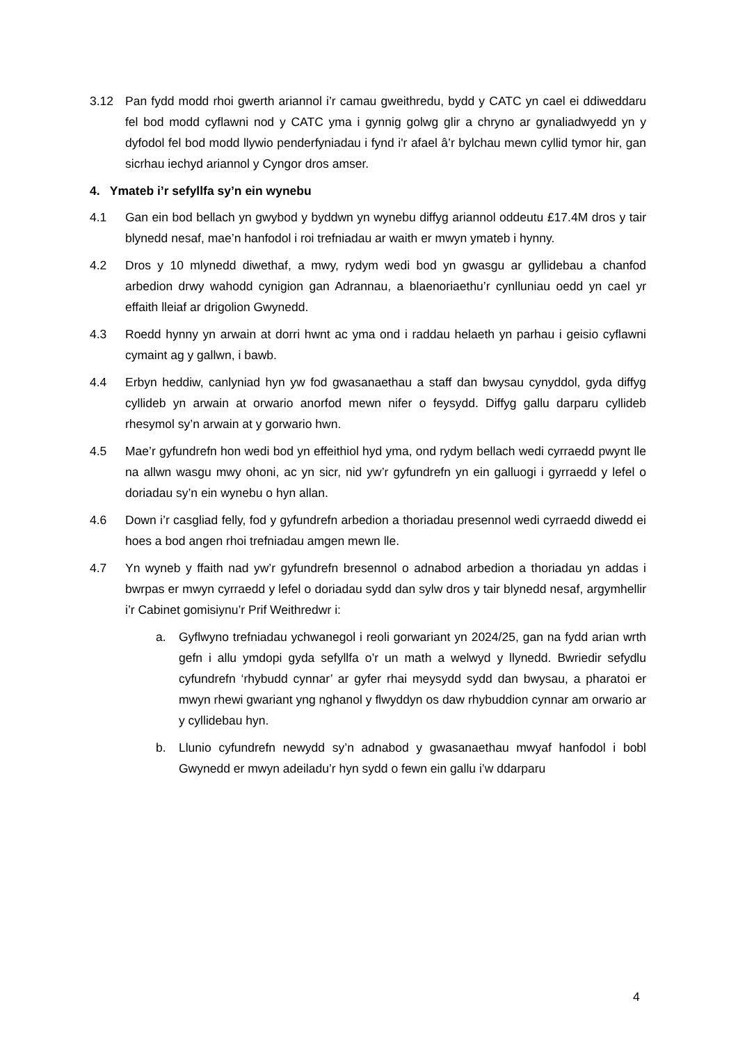3.12 Pan fydd modd rhoi gwerth ariannol i’r camau gweithredu, bydd y CATC yn cael ei ddiweddaru fel bod modd cyflawni nod y CATC yma i gynnig golwg glir a chryno ar gynaliadwyedd yn y dyfodol fel bod modd llywio penderfyniadau i fynd i'r afael â’r bylchau mewn cyllid tymor hir, gan sicrhau iechyd ariannol y Cyngor dros amser.
4. Ymateb i’r sefyllfa sy’n ein wynebu
4.1 Gan ein bod bellach yn gwybod y byddwn yn wynebu diffyg ariannol oddeutu £17.4M dros y tair blynedd nesaf, mae’n hanfodol i roi trefniadau ar waith er mwyn ymateb i hynny.
4.2 Dros y 10 mlynedd diwethaf, a mwy, rydym wedi bod yn gwasgu ar gyllidebau a chanfod arbedion drwy wahodd cynigion gan Adrannau, a blaenoriaethu’r cynlluniau oedd yn cael yr effaith lleiaf ar drigolion Gwynedd.
4.3 Roedd hynny yn arwain at dorri hwnt ac yma ond i raddau helaeth yn parhau i geisio cyflawni cymaint ag y gallwn, i bawb.
4.4 Erbyn heddiw, canlyniad hyn yw fod gwasanaethau a staff dan bwysau cynyddol, gyda diffyg cyllideb yn arwain at orwario anorfod mewn nifer o feysydd. Diffyg gallu darparu cyllideb rhesymol sy’n arwain at y gorwario hwn.
4.5 Mae’r gyfundrefn hon wedi bod yn effeithiol hyd yma, ond rydym bellach wedi cyrraedd pwynt lle na allwn wasgu mwy ohoni, ac yn sicr, nid yw’r gyfundrefn yn ein galluogi i gyrraedd y lefel o doriadau sy’n ein wynebu o hyn allan.
4.6 Down i’r casgliad felly, fod y gyfundrefn arbedion a thoriadau presennol wedi cyrraedd diwedd ei hoes a bod angen rhoi trefniadau amgen mewn lle.
4.7 Yn wyneb y ffaith nad yw’r gyfundrefn bresennol o adnabod arbedion a thoriadau yn addas i bwrpas er mwyn cyrraedd y lefel o doriadau sydd dan sylw dros y tair blynedd nesaf, argymhellir i’r Cabinet gomisiynu’r Prif Weithredwr i:
a. Gyflwyno trefniadau ychwanegol i reoli gorwariant yn 2024/25, gan na fydd arian wrth gefn i allu ymdopi gyda sefyllfa o’r un math a welwyd y llynedd. Bwriedir sefydlu cyfundrefn ‘rhybudd cynnar’ ar gyfer rhai meysydd sydd dan bwysau, a pharatoi er mwyn rhewi gwariant yng nghanol y flwyddyn os daw rhybuddion cynnar am orwario ar y cyllidebau hyn.
b. Llunio cyfundrefn newydd sy’n adnabod y gwasanaethau mwyaf hanfodol i bobl Gwynedd er mwyn adeiladu’r hyn sydd o fewn ein gallu i’w ddarparu
4